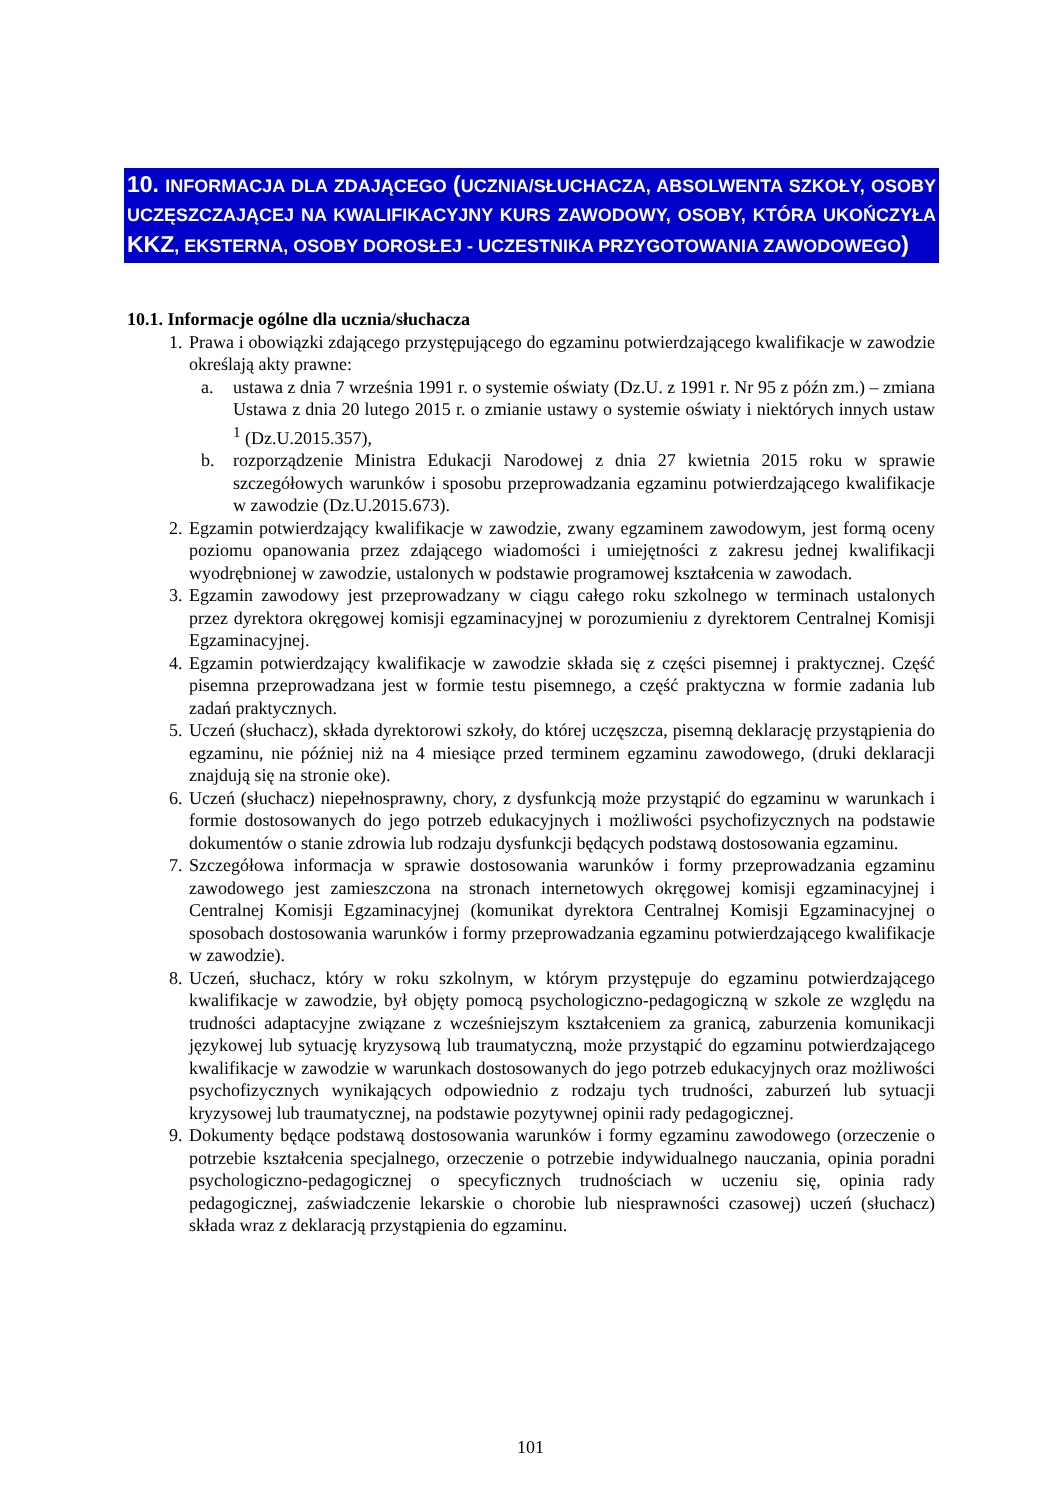10. INFORMACJA DLA ZDAJĄCEGO (UCZNIA/SŁUCHACZA, ABSOLWENTA SZKOŁY, OSOBY UCZĘSZCZAJĄCEJ NA KWALIFIKACYJNY KURS ZAWODOWY, OSOBY, KTÓRA UKOŃCZYŁA KKZ, EKSTERNA, OSOBY DOROSŁEJ - UCZESTNIKA PRZYGOTOWANIA ZAWODOWEGO)
10.1. Informacje ogólne dla ucznia/słuchacza
1.
Prawa i obowiązki zdającego przystępującego do egzaminu potwierdzającego kwalifikacje w zawodzie określają akty prawne:
a. ustawa z dnia 7 września 1991 r. o systemie oświaty (Dz.U. z 1991 r. Nr 95 z późn zm.) – zmiana Ustawa z dnia 20 lutego 2015 r. o zmianie ustawy o systemie oświaty i niektórych innych ustaw <sup>1</sup> (Dz.U.2015.357),
b. rozporządzenie Ministra Edukacji Narodowej z dnia 27 kwietnia 2015 roku w sprawie szczegółowych warunków i sposobu przeprowadzania egzaminu potwierdzającego kwalifikacje w zawodzie (Dz.U.2015.673).
2.
Egzamin potwierdzający kwalifikacje w zawodzie, zwany egzaminem zawodowym, jest formą oceny poziomu opanowania przez zdającego wiadomości i umiejętności z zakresu jednej kwalifikacji wyodrębnionej w zawodzie, ustalonych w podstawie programowej kształcenia w zawodach.
3.
Egzamin zawodowy jest przeprowadzany w ciągu całego roku szkolnego w terminach ustalonych przez dyrektora okręgowej komisji egzaminacyjnej w porozumieniu z dyrektorem Centralnej Komisji Egzaminacyjnej.
4.
Egzamin potwierdzający kwalifikacje w zawodzie składa się z części pisemnej i praktycznej. Część pisemna przeprowadzana jest w formie testu pisemnego, a część praktyczna w formie zadania lub zadań praktycznych.
5.
Uczeń (słuchacz), składa dyrektorowi szkoły, do której uczęszcza, pisemną deklarację przystąpienia do egzaminu, nie później niż na 4 miesiące przed terminem egzaminu zawodowego, (druki deklaracji znajdują się na stronie oke).
6.
Uczeń (słuchacz) niepełnosprawny, chory, z dysfunkcją może przystąpić do egzaminu w warunkach i formie dostosowanych do jego potrzeb edukacyjnych i możliwości psychofizycznych na podstawie dokumentów o stanie zdrowia lub rodzaju dysfunkcji będących podstawą dostosowania egzaminu.
7.
Szczegółowa informacja w sprawie dostosowania warunków i formy przeprowadzania egzaminu zawodowego jest zamieszczona na stronach internetowych okręgowej komisji egzaminacyjnej i Centralnej Komisji Egzaminacyjnej (komunikat dyrektora Centralnej Komisji Egzaminacyjnej o sposobach dostosowania warunków i formy przeprowadzania egzaminu potwierdzającego kwalifikacje w zawodzie).
8.
Uczeń, słuchacz, który w roku szkolnym, w którym przystępuje do egzaminu potwierdzającego kwalifikacje w zawodzie, był objęty pomocą psychologiczno-pedagogiczną w szkole ze względu na trudności adaptacyjne związane z wcześniejszym kształceniem za granicą, zaburzenia komunikacji językowej lub sytuację kryzysową lub traumatyczną, może przystąpić do egzaminu potwierdzającego kwalifikacje w zawodzie w warunkach dostosowanych do jego potrzeb edukacyjnych oraz możliwości psychofizycznych wynikających odpowiednio z rodzaju tych trudności, zaburzeń lub sytuacji kryzysowej lub traumatycznej, na podstawie pozytywnej opinii rady pedagogicznej.
9.
Dokumenty będące podstawą dostosowania warunków i formy egzaminu zawodowego (orzeczenie o potrzebie kształcenia specjalnego, orzeczenie o potrzebie indywidualnego nauczania, opinia poradni psychologiczno-pedagogicznej o specyficznych trudnościach w uczeniu się, opinia rady pedagogicznej, zaświadczenie lekarskie o chorobie lub niesprawności czasowej) uczeń (słuchacz) składa wraz z deklaracją przystąpienia do egzaminu.
101